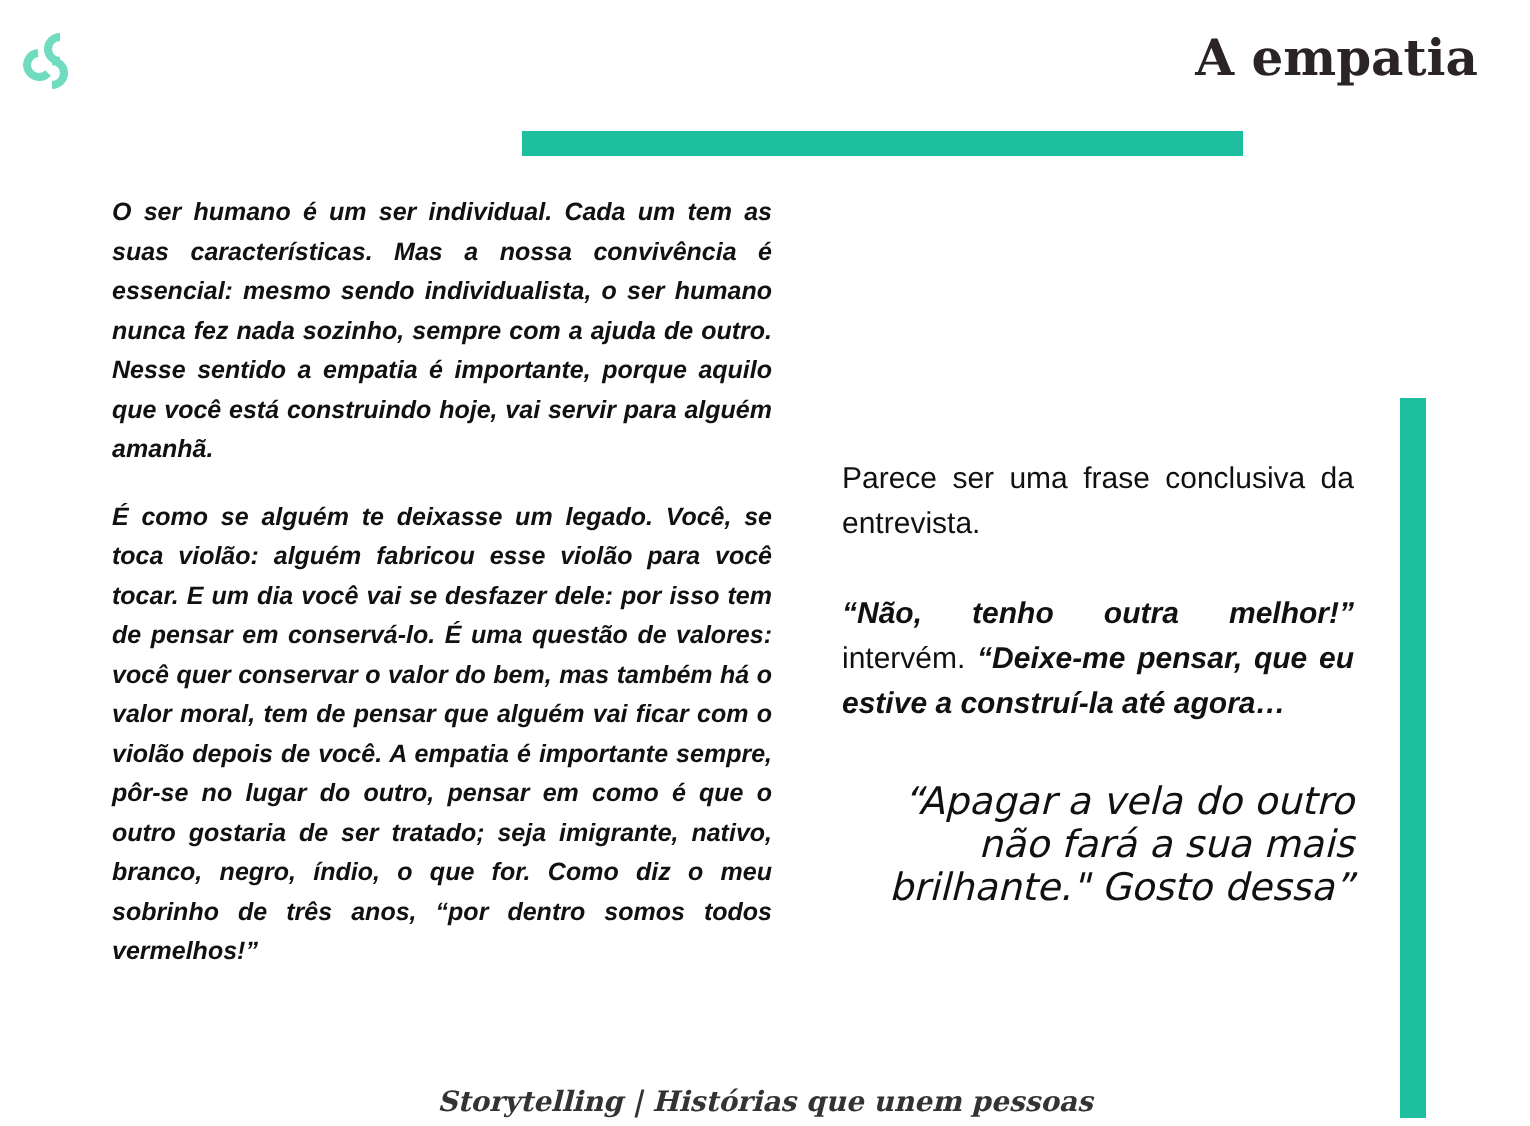A empatia
O ser humano é um ser individual. Cada um tem as suas características. Mas a nossa convivência é essencial: mesmo sendo individualista, o ser humano nunca fez nada sozinho, sempre com a ajuda de outro. Nesse sentido a empatia é importante, porque aquilo que você está construindo hoje, vai servir para alguém amanhã.
É como se alguém te deixasse um legado. Você, se toca violão: alguém fabricou esse violão para você tocar. E um dia você vai se desfazer dele: por isso tem de pensar em conservá-lo. É uma questão de valores: você quer conservar o valor do bem, mas também há o valor moral, tem de pensar que alguém vai ficar com o violão depois de você. A empatia é importante sempre, pôr-se no lugar do outro, pensar em como é que o outro gostaria de ser tratado; seja imigrante, nativo, branco, negro, índio, o que for. Como diz o meu sobrinho de três anos, “por dentro somos todos vermelhos!”
Parece ser uma frase conclusiva da entrevista.
“Não, tenho outra melhor!” intervém. “Deixe-me pensar, que eu estive a construí-la até agora…
“Apagar a vela do outro não fará a sua mais brilhante." Gosto dessa”
Storytelling | Histórias que unem pessoas